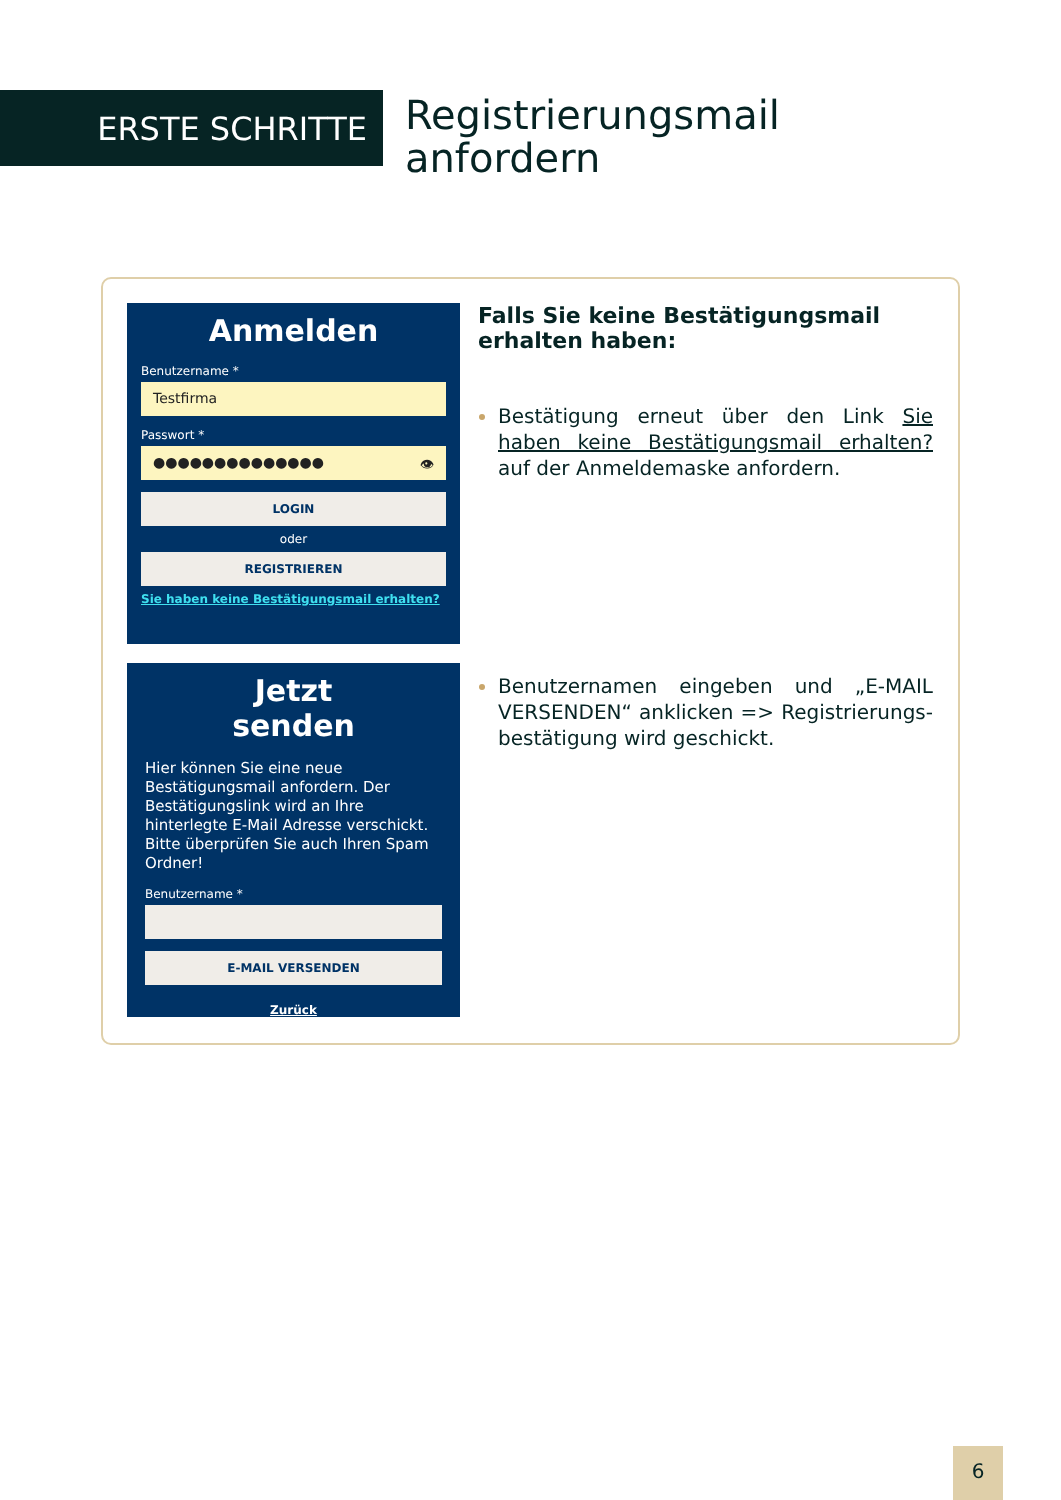ERSTE SCHRITTE
Registrierungsmail
anfordern
Anmelden
Benutzername *
Testfirma
Passwort *
●●●●●●●●●●●●●● 👁
LOGIN
oder
REGISTRIEREN
Sie haben keine Bestätigungsmail erhalten?
Falls Sie keine Bestätigungsmail erhalten haben:
Bestätigung erneut über den Link Sie haben keine Bestätigungsmail erhalten? auf der Anmeldemaske anfordern.
Jetzt
senden
Hier können Sie eine neue Bestätigungsmail anfordern. Der Bestätigungslink wird an Ihre hinterlegte E-Mail Adresse verschickt. Bitte überprüfen Sie auch Ihren Spam Ordner!
Benutzername *
E-MAIL VERSENDEN
Zurück
Benutzernamen eingeben und „E-MAIL VERSENDEN“ anklicken => Registrierungs-bestätigung wird geschickt.
6